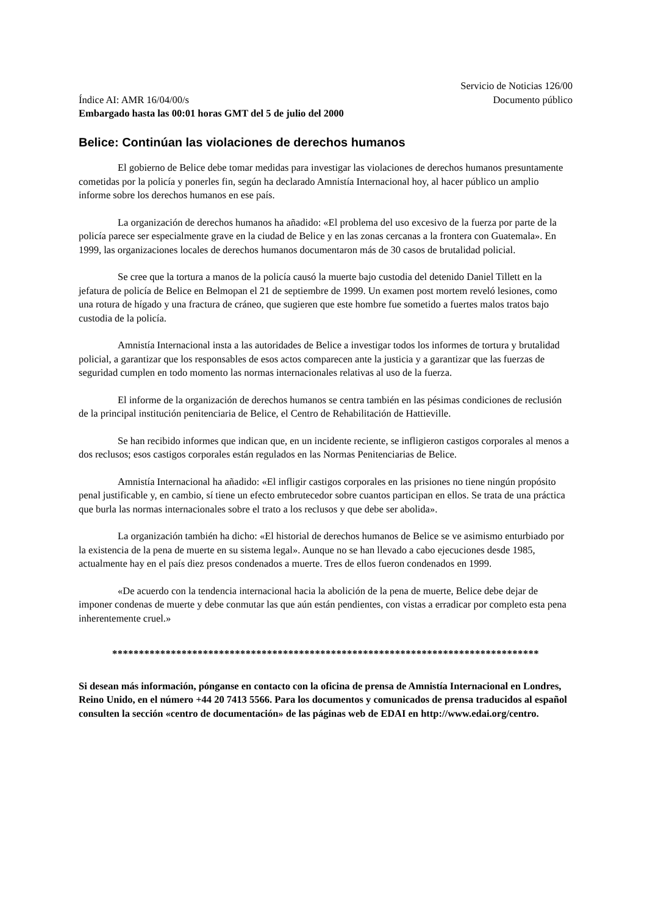Servicio de Noticias 126/00
Índice AI: AMR 16/04/00/s Documento público
Embargado hasta las 00:01 horas GMT del 5 de julio del 2000
Belice: Continúan las violaciones de derechos humanos
El gobierno de Belice debe tomar medidas para investigar las violaciones de derechos humanos presuntamente cometidas por la policía y ponerles fin, según ha declarado Amnistía Internacional hoy, al hacer público un amplio informe sobre los derechos humanos en ese país.
La organización de derechos humanos ha añadido: «El problema del uso excesivo de la fuerza por parte de la policía parece ser especialmente grave en la ciudad de Belice y en las zonas cercanas a la frontera con Guatemala». En 1999, las organizaciones locales de derechos humanos documentaron más de 30 casos de brutalidad policial.
Se cree que la tortura a manos de la policía causó la muerte bajo custodia del detenido Daniel Tillett en la jefatura de policía de Belice en Belmopan el 21 de septiembre de 1999. Un examen post mortem reveló lesiones, como una rotura de hígado y una fractura de cráneo, que sugieren que este hombre fue sometido a fuertes malos tratos bajo custodia de la policía.
Amnistía Internacional insta a las autoridades de Belice a investigar todos los informes de tortura y brutalidad policial, a garantizar que los responsables de esos actos comparecen ante la justicia y a garantizar que las fuerzas de seguridad cumplen en todo momento las normas internacionales relativas al uso de la fuerza.
El informe de la organización de derechos humanos se centra también en las pésimas condiciones de reclusión de la principal institución penitenciaria de Belice, el Centro de Rehabilitación de Hattieville.
Se han recibido informes que indican que, en un incidente reciente, se infligieron castigos corporales al menos a dos reclusos; esos castigos corporales están regulados en las Normas Penitenciarias de Belice.
Amnistía Internacional ha añadido: «El infligir castigos corporales en las prisiones no tiene ningún propósito penal justificable y, en cambio, sí tiene un efecto embrutecedor sobre cuantos participan en ellos. Se trata de una práctica que burla las normas internacionales sobre el trato a los reclusos y que debe ser abolida».
La organización también ha dicho: «El historial de derechos humanos de Belice se ve asimismo enturbiado por la existencia de la pena de muerte en su sistema legal». Aunque no se han llevado a cabo ejecuciones desde 1985, actualmente hay en el país diez presos condenados a muerte. Tres de ellos fueron condenados en 1999.
«De acuerdo con la tendencia internacional hacia la abolición de la pena de muerte, Belice debe dejar de imponer condenas de muerte y debe conmutar las que aún están pendientes, con vistas a erradicar por completo esta pena inherentemente cruel.»
********************************************************************************
Si desean más información, pónganse en contacto con la oficina de prensa de Amnistía Internacional en Londres, Reino Unido, en el número +44 20 7413 5566. Para los documentos y comunicados de prensa traducidos al español consulten la sección «centro de documentación» de las páginas web de EDAI en http://www.edai.org/centro.